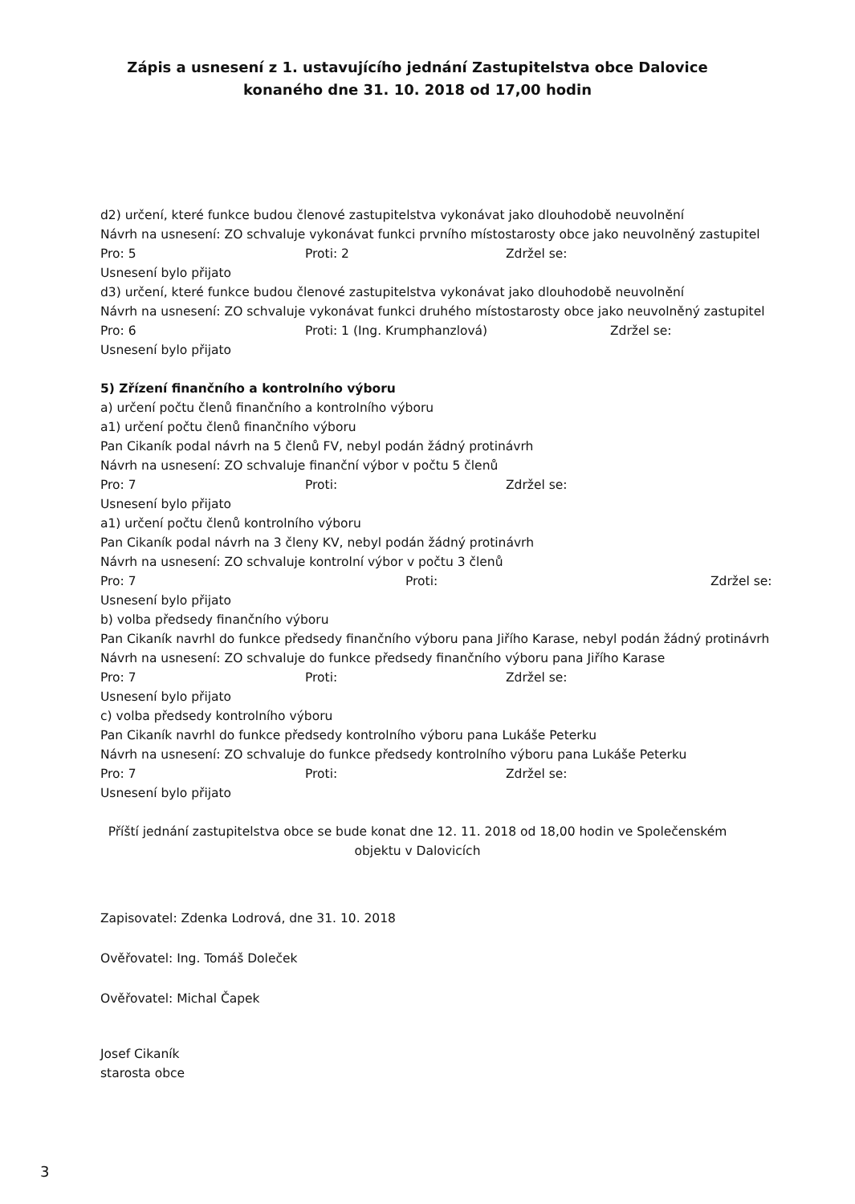Zápis a usnesení z 1. ustavujícího jednání Zastupitelstva obce Dalovice konaného dne 31. 10. 2018 od 17,00 hodin
d2) určení, které funkce budou členové zastupitelstva vykonávat jako dlouhodobě neuvolnění
Návrh na usnesení: ZO schvaluje vykonávat funkci prvního místostarosty obce jako neuvolněný zastupitel
Pro: 5 Proti: 2 Zdržel se:
Usnesení bylo přijato
d3) určení, které funkce budou členové zastupitelstva vykonávat jako dlouhodobě neuvolnění
Návrh na usnesení: ZO schvaluje vykonávat funkci druhého místostarosty obce jako neuvolněný zastupitel
Pro: 6 Proti: 1 (Ing. Krumphanzlová) Zdržel se:
Usnesení bylo přijato
5) Zřízení finančního a kontrolního výboru
a) určení počtu členů finančního a kontrolního výboru
a1) určení počtu členů finančního výboru
Pan Cikaník podal návrh na 5 členů FV, nebyl podán žádný protinávrh
Návrh na usnesení: ZO schvaluje finanční výbor v počtu 5 členů
Pro: 7 Proti: Zdržel se:
Usnesení bylo přijato
a1) určení počtu členů kontrolního výboru
Pan Cikaník podal návrh na 3 členy KV, nebyl podán žádný protinávrh
Návrh na usnesení: ZO schvaluje kontrolní výbor v počtu 3 členů
Pro: 7 Proti: Zdržel se:
Usnesení bylo přijato
b) volba předsedy finančního výboru
Pan Cikaník navrhl do funkce předsedy finančního výboru pana Jiřího Karase, nebyl podán žádný protinávrh
Návrh na usnesení: ZO schvaluje do funkce předsedy finančního výboru pana Jiřího Karase
Pro: 7 Proti: Zdržel se:
Usnesení bylo přijato
c) volba předsedy kontrolního výboru
Pan Cikaník navrhl do funkce předsedy kontrolního výboru pana Lukáše Peterku
Návrh na usnesení: ZO schvaluje do funkce předsedy kontrolního výboru pana Lukáše Peterku
Pro: 7 Proti: Zdržel se:
Usnesení bylo přijato
Příští jednání zastupitelstva obce se bude konat dne 12. 11. 2018 od 18,00 hodin ve Společenském objektu v Dalovicích
Zapisovatel: Zdenka Lodrová, dne 31. 10. 2018
Ověřovatel: Ing. Tomáš Doleček
Ověřovatel: Michal Čapek
Josef Cikaník
starosta obce
3